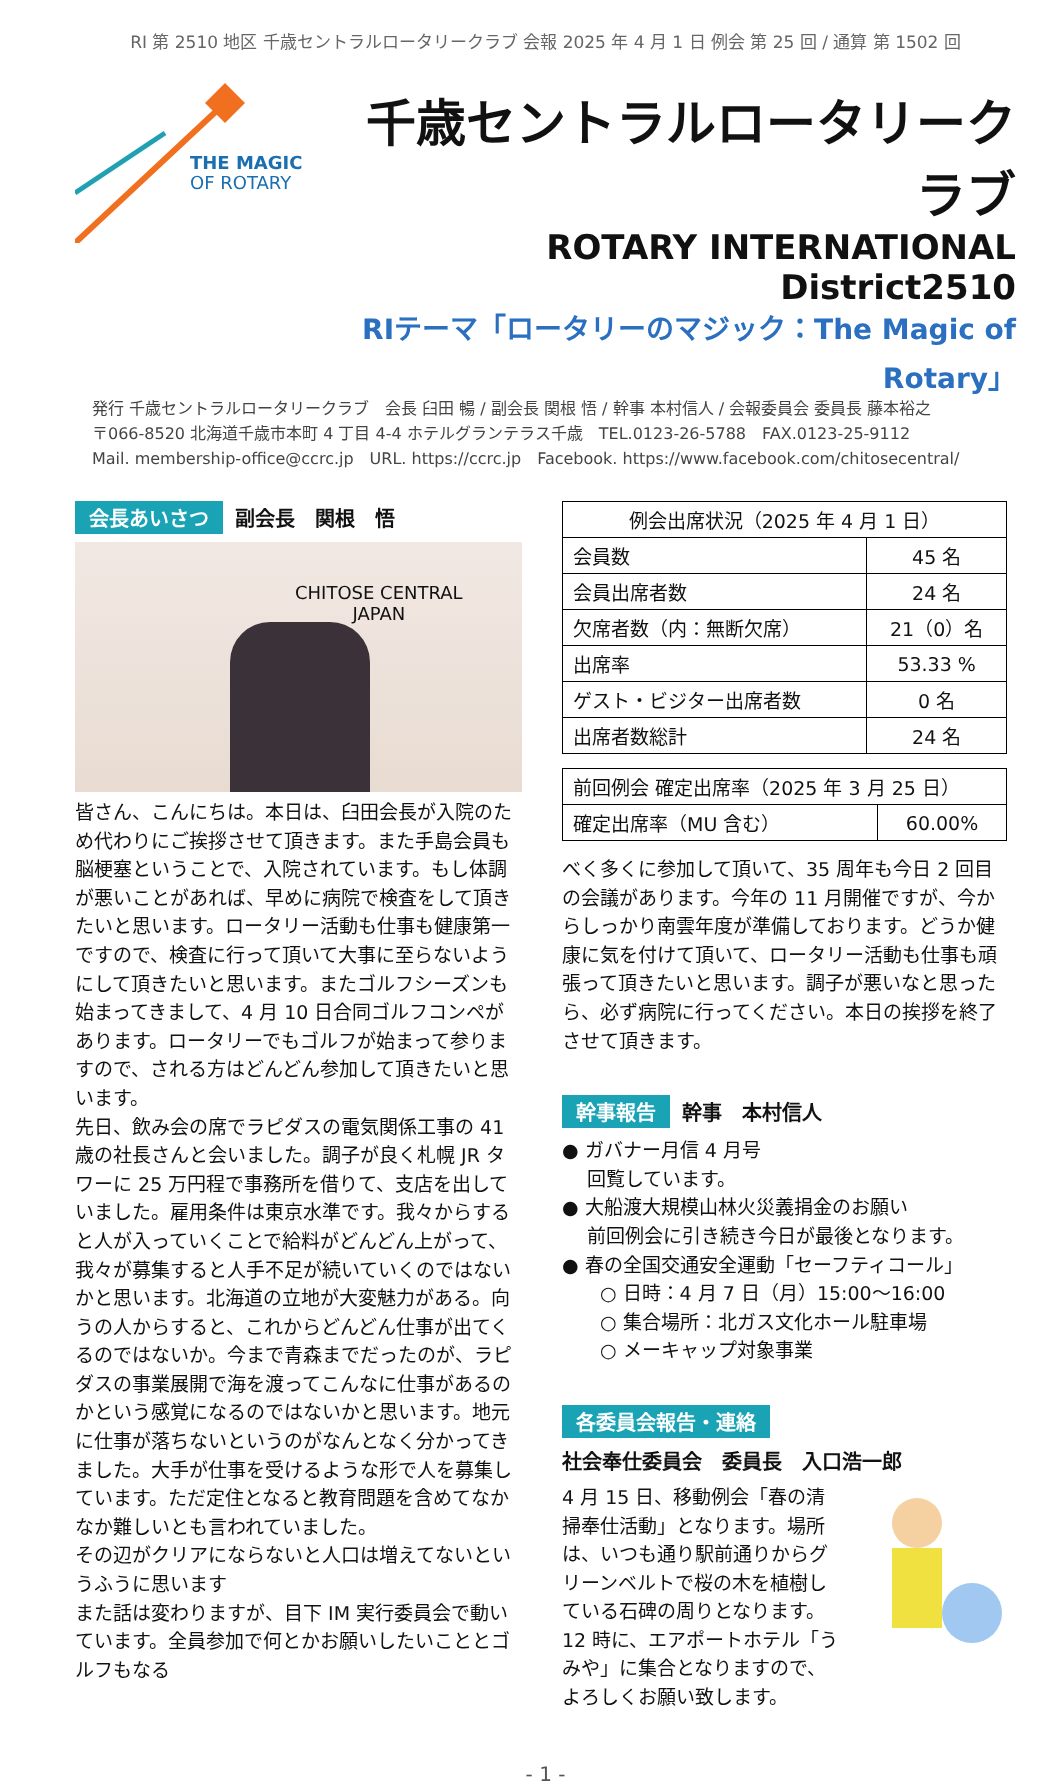RI 第 2510 地区 千歳セントラルロータリークラブ 会報 2025 年 4 月 1 日 例会 第 25 回 / 通算 第 1502 回
THE MAGIC
OF ROTARY
千歳セントラルロータリークラブ
ROTARY INTERNATIONAL District2510
RIテーマ「ロータリーのマジック：The Magic of Rotary」
発行 千歳セントラルロータリークラブ　会長 臼田 暢 / 副会長 関根 悟 / 幹事 本村信人 / 会報委員会 委員長 藤本裕之
〒066-8520 北海道千歳市本町 4 丁目 4-4 ホテルグランテラス千歳　TEL.0123-26-5788　FAX.0123-25-9112
Mail. membership-office@ccrc.jp　URL. https://ccrc.jp　Facebook. https://www.facebook.com/chitosecentral/
会長あいさつ 副会長　関根　悟
CHITOSE CENTRAL
JAPAN
皆さん、こんにちは。本日は、臼田会長が入院のため代わりにご挨拶させて頂きます。また手島会員も脳梗塞ということで、入院されています。もし体調が悪いことがあれば、早めに病院で検査をして頂きたいと思います。ロータリー活動も仕事も健康第一ですので、検査に行って頂いて大事に至らないようにして頂きたいと思います。またゴルフシーズンも始まってきまして、4 月 10 日合同ゴルフコンペがあります。ロータリーでもゴルフが始まって参りますので、される方はどんどん参加して頂きたいと思います。
先日、飲み会の席でラピダスの電気関係工事の 41 歳の社長さんと会いました。調子が良く札幌 JR タワーに 25 万円程で事務所を借りて、支店を出していました。雇用条件は東京水準です。我々からすると人が入っていくことで給料がどんどん上がって、我々が募集すると人手不足が続いていくのではないかと思います。北海道の立地が大変魅力がある。向うの人からすると、これからどんどん仕事が出てくるのではないか。今まで青森までだったのが、ラピダスの事業展開で海を渡ってこんなに仕事があるのかという感覚になるのではないかと思います。地元に仕事が落ちないというのがなんとなく分かってきました。大手が仕事を受けるような形で人を募集しています。ただ定住となると教育問題を含めてなかなか難しいとも言われていました。
その辺がクリアにならないと人口は増えてないというふうに思います
また話は変わりますが、目下 IM 実行委員会で動いています。全員参加で何とかお願いしたいこととゴルフもなる
| 例会出席状況（2025 年 4 月 1 日） | |
| --- | --- |
| 会員数 | 45 名 |
| 会員出席者数 | 24 名 |
| 欠席者数（内：無断欠席） | 21（0）名 |
| 出席率 | 53.33 % |
| ゲスト・ビジター出席者数 | 0 名 |
| 出席者数総計 | 24 名 |
| 前回例会 確定出席率（2025 年 3 月 25 日） | |
| 確定出席率（MU 含む） | 60.00% |
べく多くに参加して頂いて、35 周年も今日 2 回目の会議があります。今年の 11 月開催ですが、今からしっかり南雲年度が準備しております。どうか健康に気を付けて頂いて、ロータリー活動も仕事も頑張って頂きたいと思います。調子が悪いなと思ったら、必ず病院に行ってください。本日の挨拶を終了させて頂きます。
幹事報告 幹事　本村信人
● ガバナー月信 4 月号
　 回覧しています。
● 大船渡大規模山林火災義捐金のお願い
　 前回例会に引き続き今日が最後となります。
● 春の全国交通安全運動「セーフティコール」
　　○ 日時：4 月 7 日（月）15:00～16:00
　　○ 集合場所：北ガス文化ホール駐車場
　　○ メーキャップ対象事業
各委員会報告・連絡
社会奉仕委員会　委員長　入口浩一郎
4 月 15 日、移動例会「春の清掃奉仕活動」となります。場所は、いつも通り駅前通りからグリーンベルトで桜の木を植樹している石碑の周りとなります。12 時に、エアポートホテル「うみや」に集合となりますので、よろしくお願い致します。
- 1 -